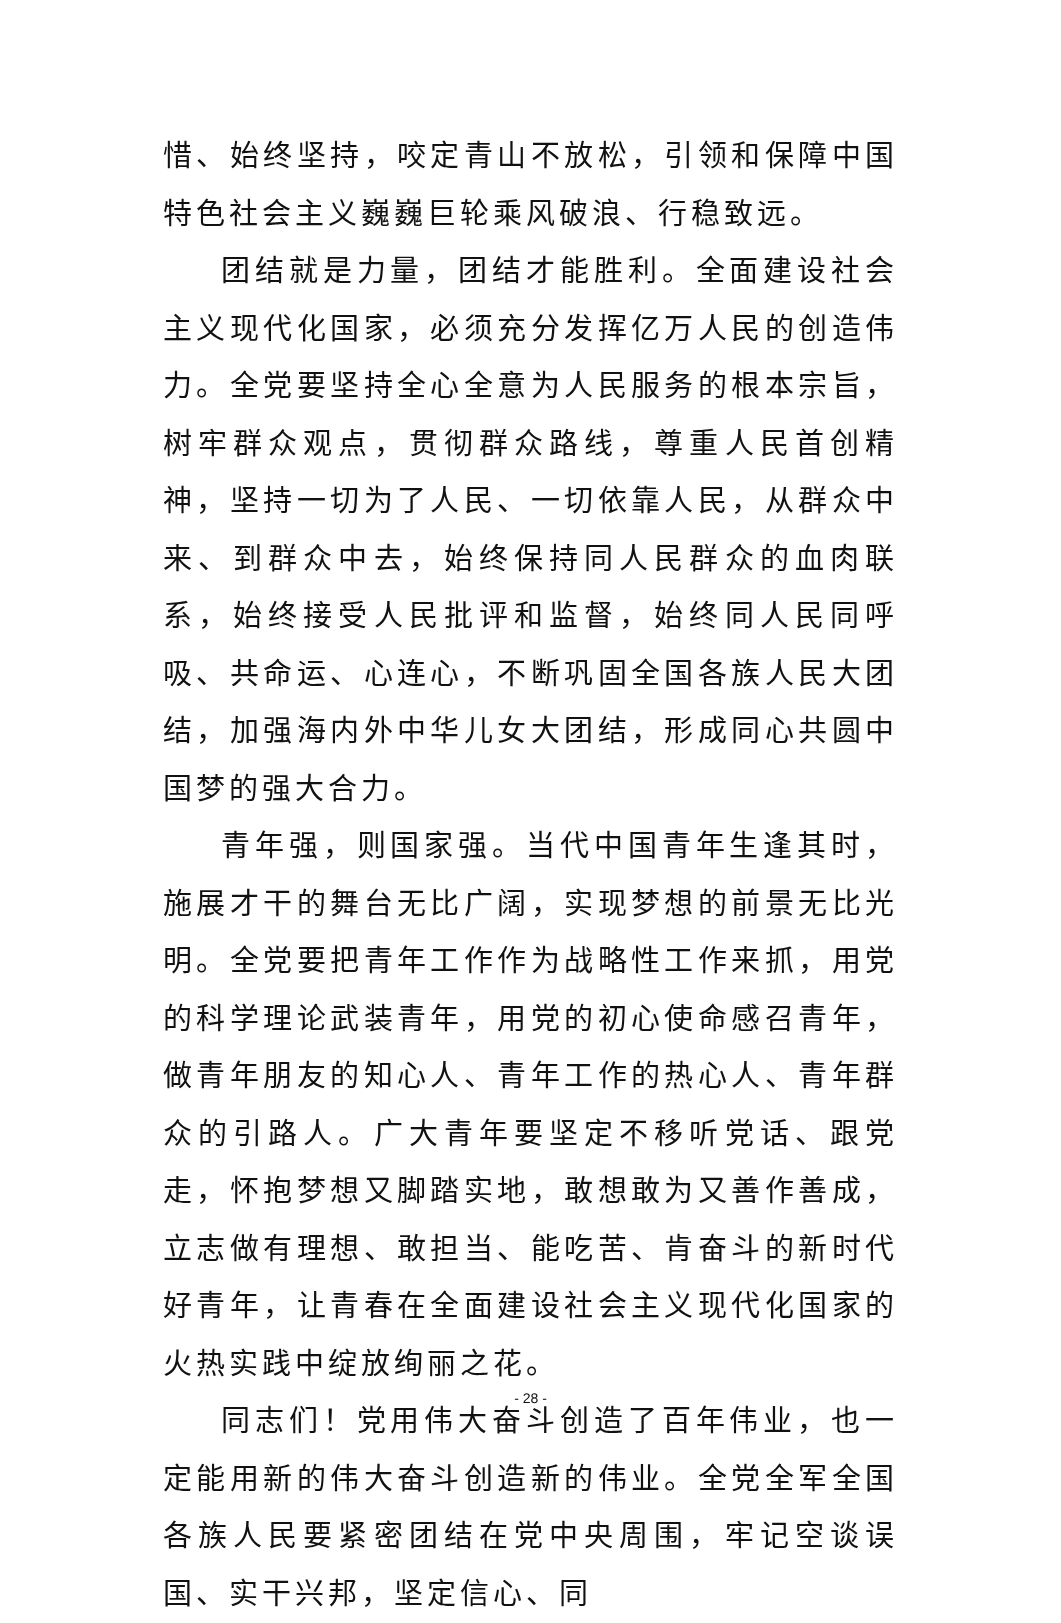惜、始终坚持，咬定青山不放松，引领和保障中国特色社会主义巍巍巨轮乘风破浪、行稳致远。
团结就是力量，团结才能胜利。全面建设社会主义现代化国家，必须充分发挥亿万人民的创造伟力。全党要坚持全心全意为人民服务的根本宗旨，树牢群众观点，贯彻群众路线，尊重人民首创精神，坚持一切为了人民、一切依靠人民，从群众中来、到群众中去，始终保持同人民群众的血肉联系，始终接受人民批评和监督，始终同人民同呼吸、共命运、心连心，不断巩固全国各族人民大团结，加强海内外中华儿女大团结，形成同心共圆中国梦的强大合力。
青年强，则国家强。当代中国青年生逢其时，施展才干的舞台无比广阔，实现梦想的前景无比光明。全党要把青年工作作为战略性工作来抓，用党的科学理论武装青年，用党的初心使命感召青年，做青年朋友的知心人、青年工作的热心人、青年群众的引路人。广大青年要坚定不移听党话、跟党走，怀抱梦想又脚踏实地，敢想敢为又善作善成，立志做有理想、敢担当、能吃苦、肯奋斗的新时代好青年，让青春在全面建设社会主义现代化国家的火热实践中绽放绚丽之花。
同志们！党用伟大奋斗创造了百年伟业，也一定能用新的伟大奋斗创造新的伟业。全党全军全国各族人民要紧密团结在党中央周围，牢记空谈误国、实干兴邦，坚定信心、同
- 28 -